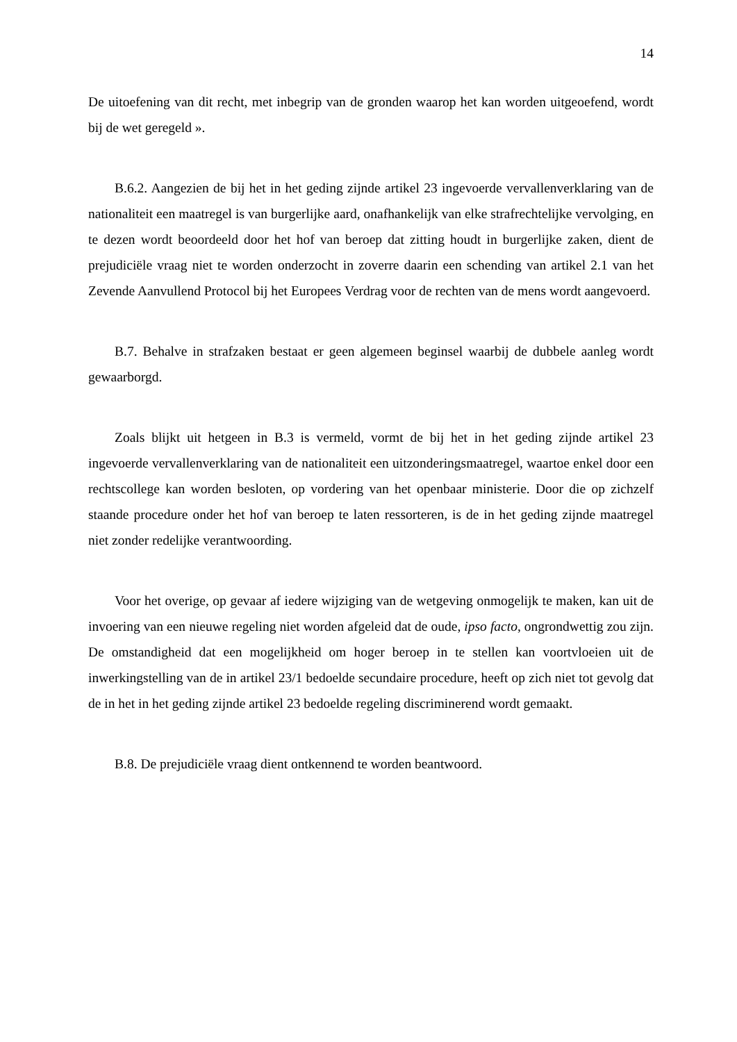14
De uitoefening van dit recht, met inbegrip van de gronden waarop het kan worden uitgeoefend, wordt bij de wet geregeld ».
B.6.2. Aangezien de bij het in het geding zijnde artikel 23 ingevoerde vervallenverklaring van de nationaliteit een maatregel is van burgerlijke aard, onafhankelijk van elke strafrechtelijke vervolging, en te dezen wordt beoordeeld door het hof van beroep dat zitting houdt in burgerlijke zaken, dient de prejudiciële vraag niet te worden onderzocht in zoverre daarin een schending van artikel 2.1 van het Zevende Aanvullend Protocol bij het Europees Verdrag voor de rechten van de mens wordt aangevoerd.
B.7. Behalve in strafzaken bestaat er geen algemeen beginsel waarbij de dubbele aanleg wordt gewaarborgd.
Zoals blijkt uit hetgeen in B.3 is vermeld, vormt de bij het in het geding zijnde artikel 23 ingevoerde vervallenverklaring van de nationaliteit een uitzonderingsmaatregel, waartoe enkel door een rechtscollege kan worden besloten, op vordering van het openbaar ministerie. Door die op zichzelf staande procedure onder het hof van beroep te laten ressorteren, is de in het geding zijnde maatregel niet zonder redelijke verantwoording.
Voor het overige, op gevaar af iedere wijziging van de wetgeving onmogelijk te maken, kan uit de invoering van een nieuwe regeling niet worden afgeleid dat de oude, ipso facto, ongrondwettig zou zijn. De omstandigheid dat een mogelijkheid om hoger beroep in te stellen kan voortvloeien uit de inwerkingstelling van de in artikel 23/1 bedoelde secundaire procedure, heeft op zich niet tot gevolg dat de in het in het geding zijnde artikel 23 bedoelde regeling discriminerend wordt gemaakt.
B.8. De prejudiciële vraag dient ontkennend te worden beantwoord.